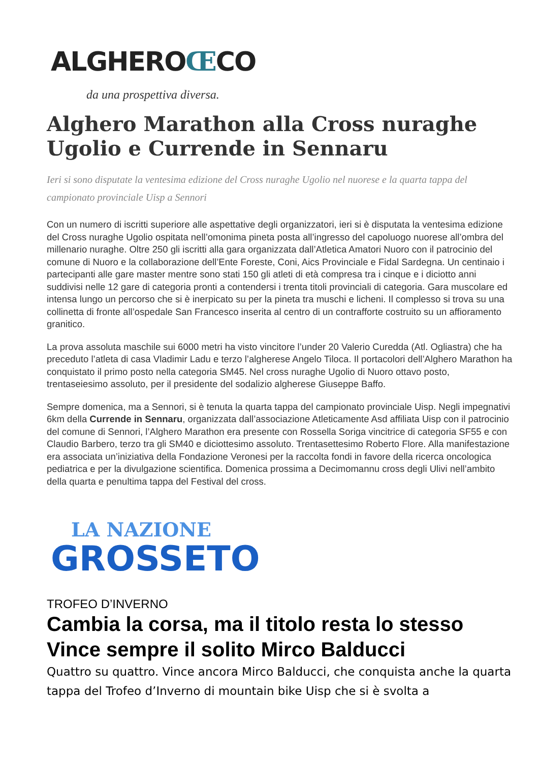ALGHEROŒCO
da una prospettiva diversa.
Alghero Marathon alla Cross nuraghe Ugolio e Currende in Sennaru
Ieri si sono disputate la ventesima edizione del Cross nuraghe Ugolio nel nuorese e la quarta tappa del campionato provinciale Uisp a Sennori
Con un numero di iscritti superiore alle aspettative degli organizzatori, ieri si è disputata la ventesima edizione del Cross nuraghe Ugolio ospitata nell’omonima pineta posta all’ingresso del capoluogo nuorese all’ombra del millenario nuraghe. Oltre 250 gli iscritti alla gara organizzata dall’Atletica Amatori Nuoro con il patrocinio del comune di Nuoro e la collaborazione dell’Ente Foreste, Coni, Aics Provinciale e Fidal Sardegna. Un centinaio i partecipanti alle gare master mentre sono stati 150 gli atleti di età compresa tra i cinque e i diciotto anni suddivisi nelle 12 gare di categoria pronti a contendersi i trenta titoli provinciali di categoria. Gara muscolare ed intensa lungo un percorso che si è inerpicato su per la pineta tra muschi e licheni. Il complesso si trova su una collinetta di fronte all’ospedale San Francesco inserita al centro di un contrafforte costruito su un affioramento granitico.
La prova assoluta maschile sui 6000 metri ha visto vincitore l’under 20 Valerio Curedda (Atl. Ogliastra) che ha preceduto l’atleta di casa Vladimir Ladu e terzo l’algherese Angelo Tiloca. Il portacolori dell’Alghero Marathon ha conquistato il primo posto nella categoria SM45. Nel cross nuraghe Ugolio di Nuoro ottavo posto, trentaseiesimo assoluto, per il presidente del sodalizio algherese Giuseppe Baffo.
Sempre domenica, ma a Sennori, si è tenuta la quarta tappa del campionato provinciale Uisp. Negli impegnativi 6km della Currende in Sennaru, organizzata dall’associazione Atleticamente Asd affiliata Uisp con il patrocinio del comune di Sennori, l’Alghero Marathon era presente con Rossella Soriga vincitrice di categoria SF55 e con Claudio Barbero, terzo tra gli SM40 e diciottesimo assoluto. Trentasettesimo Roberto Flore. Alla manifestazione era associata un’iniziativa della Fondazione Veronesi per la raccolta fondi in favore della ricerca oncologica pediatrica e per la divulgazione scientifica. Domenica prossima a Decimomannu cross degli Ulivi nell’ambito della quarta e penultima tappa del Festival del cross.
LA NAZIONE
GROSSETO
TROFEO D’INVERNO
Cambia la corsa, ma il titolo resta lo stesso Vince sempre il solito Mirco Balducci
Quattro su quattro. Vince ancora Mirco Balducci, che conquista anche la quarta tappa del Trofeo d’Inverno di mountain bike Uisp che si è svolta a